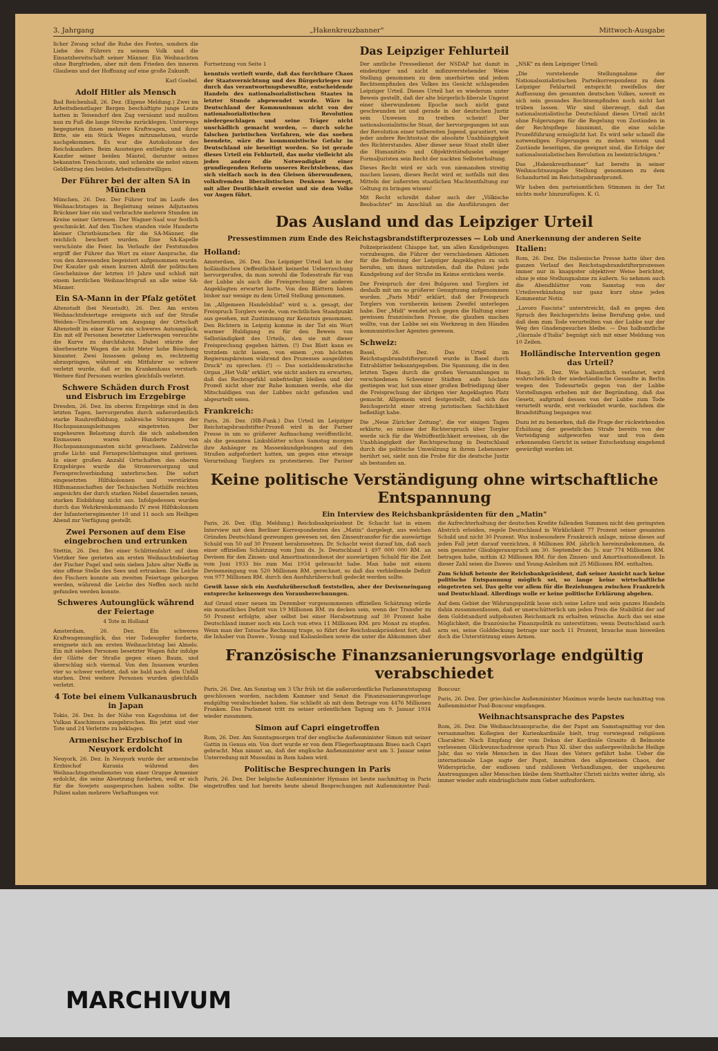3. Jahrgang „Hakenkreuzbanner" Mittwoch-Ausgabe
licher Zwang schuf die Ruhe des Festes, sondern die Liebe des Führers zu seinem Volk und die Einsatzbereitschaft seiner Männer. Ein Weihnachten ohne Burgfrieden, aber mit dem Frieden des inneren Glaubens und der Hoffnung auf eine große Zukunft.
Karl Goebel.
Adolf Hitler als Mensch
Bad Reichenhall, 26. Dez. (Eigene Meldung.) Zwei im Arbeitsdienstlager Bergen beschäftigte junge Leute hatten in Teisendorf den Zug versäumt und mußten nun zu Fuß die lange Strecke zurücklegen. Unterwegs begegneten ihnen mehrere Kraftwagen, und ihrer Bitte, sie ein Stück Weges mitzunehmen, wurde nachgekommen. Es war die Autokolonne des Reichskanzlers. Beim Aussteigen entledigte sich der Kanzler seiner beiden Mäntel, darunter seines bekannten Trenchcoats, und schenkte sie nebst einem Geldbetrag den beiden Arbeitsdienstwilligen.
Der Führer bei der alten SA in München
München, 26. Dez. Der Führer traf im Laufe des Weihnachtstages in Begleitung seines Adjutanten Brückner hier ein und verbrachte mehrere Stunden im Kreise seiner Getreuen. Der Wagner-Saal war festlich geschmückt. Auf den Tischen standen viele Hunderte kleiner Christbäumchen für die SA-Männer, die reichlich beschert wurden. Eine SA-Kapelle verschönte die Feier. Im Verlaufe der Feststunden ergriff der Führer das Wort zu einer Ansprache, die von den Anwesenden begeistert aufgenommen wurde. Der Kanzler gab einen kurzen Abriß der politischen Geschehnisse der letzten 10 Jahre und schloß mit einem herzlichen Weihnachtsgruß an alle seine SA-Männer.
Ein SA-Mann in der Pfalz getötet
Altenstadt (bei Neustadt), 26. Dez. Am ersten Weihnachtsfeiertage ereignete sich auf der Straße Weiden—Tirschenreuth am Ausgang der Ortschaft Altenstedt in einer Kurve ein schweres Autounglück. Ein mit elf Personen besetzter Lieferwagen versuchte die Kurve zu durchfahren. Dabei stürzte der überbesetzte Wagen die acht Meter hohe Böschung hinunter. Zwei Insassen gelang es, rechtzeitig abzuspringen, während ein Mitfahrer so schwer verletzt wurde, daß er im Krankenhaus verstarb. Weitere fünf Personen wurden gleichfalls verletzt.
Schwere Schäden durch Frost und Eisbruch im Erzgebirge
Dresden, 26. Dez. Im oberen Erzgebirge sind in den letzten Tagen, hervorgerufen durch außerordentlich starke Rauhreifbildung, zahlreiche Störungen der Hochspannungsleitungen eingetreten. Der ungeheuren Belastung durch die sich anhebenden Eismassen waren Hunderte von Hochspannungsmasten nicht gewachsen. Zahlreiche große Licht- und Fernsprechleitungen sind gerissen. In einer großen Anzahl Ortschaften des oberen Erzgebirges wurde die Stromversorgung und Fernsprechverbindung unterbrochen. Die sofort eingesetzten Hilfskolonnen und verstärkten Hilfsmannschaften der Technischen Nothilfe reichten angesichts der durch starken Nebel dauernden neuen, starken Eisbildung nicht aus. Infolgedessen wurden durch das Wehrkreiskommando IV zwei Hilfskolonnen der Infanterieregimenter 10 und 11 noch am Heiligen Abend zur Verfügung gestellt.
Zwei Personen auf dem Eise eingebrochen und ertrunken
Stettin, 26. Dez. Bei einer Schlittenfahrt auf dem Vietzker See gerieten am ersten Weihnachtsfeiertag der Fischer Pagel und sein sieben Jahre alter Neffe in eine offene Stelle des Sees und ertranken. Die Leiche des Fischers konnte am zweiten Feiertage geborgen werden, während die Leiche des Neffen noch nicht gefunden werden konnte.
Schweres Autounglück während der Feiertage
4 Tote in Holland
Amsterdam, 26. Dez. Ein schweres Kraftwagenunglück, das vier Todesopfer forderte, ereignete sich am ersten Weihnachtstag bei Almelo. Ein mit sieben Personen besetzter Wagen fuhr infolge der Glätte der Straße gegen einen Baum, und überschlug sich viermal. Von den Insassen wurden vier so schwer verletzt, daß sie bald nach dem Unfall starben. Drei weitere Personen wurden gleichfalls verletzt.
4 Tote bei einem Vulkanausbruch in Japan
Tokio, 26. Dez. In der Nähe von Kagoshima ist der Vulkan Kaschimura ausgebrochen. Bis jetzt sind vier Tote und 24 Verletzte zu beklagen.
Armenischer Erzbischof in Neuyork erdolcht
Neuyork, 26. Dez. In Neuyork wurde der armenische Erzbischof Kurania während des Weihnachtsgottesdienstes von einer Gruppe Armenier erdolcht, die seine Absetzung forderten, weil er sich für die Sowjets ausgesprochen haben sollte. Die Polizei nahm mehrere Verhaftungen vor.
Das Leipziger Fehlurteil
Fortsetzung von Seite 1
kenntnis vertieft wurde, daß das furchtbare Chaos der Staatsvernichtung und des Bürgerkrieges nur durch das verantwortungsbewußte, entscheidende Handeln des nationalsozialistischen Staates in letzter Stunde abgewendet wurde. Wäre in Deutschland der Kommunismus nicht von der nationalsozialistischen Revolution niedergeschlagen und seine Träger nicht unschädlich gemacht worden, — durch solche falschen juristischen Verfahren, wie das soeben beendete, wäre die kommunistische Gefahr in Deutschland nie beseitigt worden. So ist gerade dieses Urteil ein Fehlurteil, das mehr vielleicht als jedes andere die Notwendigkeit einer grundlegenden Reform unseres Rechtslebens, das sich vielfach noch in den Gleisen überwundenen, volksfremden liberalistischen Denkens bewegt, mit aller Deutlichkeit erweist und sie dem Volke vor Augen führt.
Der amtliche Pressedienst der NSDAP hat damit in eindeutiger und nicht mißzuverstehender Weise Stellung genommen zu dem unerhörten und jedem Rechtsempfinden des Volkes ins Gesicht schlagenden Leipziger Urteil. Dieses Urteil hat es wiederum unter Beweis gestellt, daß der alte bürgerlich-liberale Ungeist einer überwundenen Epoche noch nicht ganz geschwunden ist und gerade in der deutschen Justiz sein Unwesen zu treiben scheint! Der nationalsozialistische Staat, der hervorgegangen ist aus der Revolution einer tatbereiten Jugend, garantiert, wie jeder andere Rechtsstaat die absolute Unabhängigkeit des Richterstandes. Aber dieser neue Staat stellt über die Humanitäts- und Objektivitätsduselei einiger Formaljuristen sein Recht der nackten Selbsterhaltung.
Dieses Recht wird er sich von niemandem streitig machen lassen, dieses Recht wird er, notfalls mit den Mitteln der äußersten staatlichen Machtentfaltung zur Geltung zu bringen wissen!
Mit Recht schreibt daher auch der „Völkische Beobachter" im Anschluß an die Ausführungen der „NSK" zu dem Leipziger Urteil:
„Die vorstehende Stellungnahme der Nationalsozialistischen Parteikorrespondenz zu dem Leipziger Fehlurteil entspricht zweifellos der Auffassung des gesamten deutschen Volkes, soweit es sich sein gesundes Rechtsempfinden noch nicht hat trüben lassen. Wir sind überzeugt, daß das nationalsozialistische Deutschland dieses Urteil nicht ohne Folgerungen für die Regelung von Zuständen in der Rechtspflege hinnimmt, die eine solche Prozeßführung ermöglicht hat. Es wird sehr schnell die notwendigen Folgerungen zu ziehen wissen und Zustände beseitigen, die geeignet sind, die Erfolge der nationalsozialistischen Revolution zu beeinträchtigen."
Das „Hakenkreuzbanner" hat bereits in seiner Weihnachtsausgabe Stellung genommen zu dem Schandurteil im Reichstagsbrandprozeß.
Wir haben den parteiamtlichen Stimmen in der Tat nichts mehr hinzuzufügen. K. G.
Das Ausland und das Leipziger Urteil
Pressestimmen zum Ende des Reichstagsbrandstifterprozesses — Lob und Anerkennung der anderen Seite
Holland:
Amsterdam, 26. Dez. Das Leipziger Urteil hat in der holländischen Oeffentlichkeit keinerlei Ueberraschung hervorgerufen, da man sowohl die Todesstrafe für van der Lubbe als auch die Freisprechung der anderen Angeklagten erwartet hatte. Von den Blättern haben bisher nur wenige zu dem Urteil Stellung genommen.
Im „Allgemeen Handelsblad" wird u. a. gesagt, der Freispruch Torglers werde, vom rechtlichen Standpunkt aus gesehen, mit Zustimmung zur Kenntnis genommen. Den Richtern in Leipzig komme in der Tat ein Wort warmer Huldigung zu für den Beweis von Selbständigkeit des Urteils, den sie mit dieser Freisprechung gegeben hätten. (!) Das Blatt kann es trotzdem nicht lassen, von einem „von höchsten Regierungskreisen während des Prozesses ausgeübten Druck" zu sprechen. (!) — Das sozialdemokratische Organ „Het Volk" erklärt, wie nicht anders zu erwarten, daß das Rechtsgefühl unbefriedigt bleiben und der Prozeß nicht eher zur Ruhe kommen werde, ehe die Mitschuldigen van der Lubbes nicht gefunden und abgeurteilt seien.
Frankreich:
Paris, 26. Dez. (HB-Funk.) Das Urteil im Leipziger Reichstagsbrandstifter-Prozeß wird in der Pariser Presse in um so größerer Aufmachung veröffentlicht, als die gesamten Linksblätter schon Samstag morgen ihre Anhänger zu Massenkundgebungen auf den Straßen aufgefordert hatten, um gegen eine etwaige Verurteilung Torglers zu protestieren. Der Pariser Polizeipräsident Chiappe hat, um allen Kundgebungen vorzubeugen, die Führer der verschiedenen Aktionen für die Befreiung der Leipziger Angeklagten zu sich berufen, um ihnen mitzuteilen, daß die Polizei jede Kundgebung auf der Straße im Keime ersticken werde.
Der Freispruch der drei Bulgaren und Torglers ist deshalb mit um so größerer Genugtuung aufgenommen worden. „Paris Midi" erklärt, daß der Freispruch Torglers von vornherein keinem Zweifel unterlegen habe. Der „Midi" wendet sich gegen die Haltung einer gewissen französischen Presse, die glauben machen wollte, van der Lubbe sei ein Werkzeug in den Händen kommunistischer Agenten gewesen.
Schweiz:
Basel, 26. Dez. Das Urteil im Reichstagsbrandstifterprozeß wurde in Basel durch Extrablätter bekanntgegeben. Die Spannung, die in den letzten Tagen durch die großen Versammlungen in verschiedenen Schweizer Städten aufs höchste gestiegen war, hat nun einer großen Befriedigung über die Freisprechung der übrigen vier Angeklagten Platz gemacht. Allgemein wird festgestellt, daß sich das Reichsgericht einer streng juristischen Sachlichkeit befleißigt habe.
Die „Neue Züricher Zeitung", die vor einigen Tagen erklärte, es müsse der Richterspruch über Torgler werde sich für die Weltöffentlichkeit erweisen, ob die Unabhängigkeit der Rechtsprechung in Deutschland durch die politische Umwälzung in ihrem Lebensnerv berührt sei, sieht nun die Probe für die deutsche Justiz als bestanden an.
Italien:
Rom, 26. Dez. Die italienische Presse hatte über den ganzen Verlauf des Reichstagsbrandstifterprozesses immer nur in knappster objektiver Weise berichtet, ohne je eine Stellungnahme zu äußern. So nehmen auch die Abendblätter vom Samstag von der Urteilsverkündung nur ganz kurz ohne jeden Kommentar Notiz.
„Lavoro Fascista" unterstreicht, daß es gegen den Spruch des Reichsgerichts keine Berufung gebe, und daß dem zum Tode verurteilten van der Lubbe nur der Weg des Gnadengesuches bleibe. — Das halbamtliche „Giornale d'Italia" begnügt sich mit einer Meldung von 10 Zeilen.
Holländische Intervention gegen das Urteil?
Haag, 26. Dez. Wie halbamtlich verlautet, wird wahrscheinlich der niederländische Gesandte in Berlin wegen des Todesurteils gegen van der Lubbe Vorstellungen erheben mit der Begründung, daß das Gesetz, aufgrund dessen van der Lubbe zum Tode verurteilt wurde, erst verkündet wurde, nachdem die Brandstiftung begangen war.
Dazu ist zu bemerken, daß die Frage der rückwirkenden Erhöhung der gesetzlichen Strafe bereits von der Verteidigung aufgeworfen war und von dem erkennenden Gericht in seiner Entscheidung eingehend gewürdigt worden ist.
Keine politische Verständigung ohne wirtschaftliche Entspannung
Ein Interview des Reichsbankpräsidenten für den „Matin"
Paris, 26. Dez. (Eig. Meldung.) Reichsbankpräsident Dr. Schacht hat in einem Interview mit dem Berliner Korrespondenten des „Matin" dargelegt, aus welchen Gründen Deutschland gezwungen gewesen sei, den Zinsentransfer für die auswärtige Schuld von 50 auf 30 Prozent herabzusetzen. Dr. Schacht weist darauf hin, daß nach einer offiziellen Schätzung vom Juni ds. Js. Deutschland 1 497 000 000 RM. an Devisen für den Zinsen- und Amortisationsdienst der auswärtigen Schuld für die Zeit vom Juni 1933 bis zum Mai 1934 gebraucht habe. Man habe mit einem Deviseneingang von 520 Millionen RM. gerechnet, so daß das verbleibende Defizit von 977 Millionen RM. durch den Ausfuhrüberschuß gedeckt werden sollte.
Gewiß lasse sich ein Ausfuhrüberschuß feststellen, aber der Deviseneingang entspreche keineswegs den Vorausberechnungen.
Auf Grund einer neuen im Dezember vorgenommenen offiziellen Schätzung würde ein monatliches Defizit von 19 Millionen RM. zu decken sein, wenn der Transfer zu 50 Prozent erfolgte, aber selbst bei einer Herabsetzung auf 30 Prozent habe Deutschland immer noch ein Loch von etwa 11 Millionen RM. pro Monat zu stopfen. Wenn man der Tatsache Rechnung trage, so führt der Reichsbankpräsident fort, daß die Inhaber von Dawes-, Young- und Kalianleihen sowie die unter die Abkommen über die Aufrechterhaltung der deutschen Kredite fallenden Summen nicht den geringsten Abstrich erleiden, regele Deutschland in Wirklichkeit 77 Prozent seiner gesamten Schuld und nicht 30 Prozent. Was insbesondere Frankreich anlage, müsse dieses auf jeden Fall jetzt darauf verzichten, 8 Millionen RM. jährlich hereinzubekommen, da sein gesamter Gläubigeranspruch am 30. September ds. Js. nur 774 Millionen RM. betragen habe, mithin 42 Millionen RM. für den Zinsen- und Amortisationsdienst. In dieser Zahl seien die Dawes- und Young-Anleihen mit 25 Millionen RM. enthalten.
Zum Schluß betonte der Reichsbankpräsident, daß seiner Ansicht nach keine politische Entspannung möglich sei, so lange keine wirtschaftliche eingetreten sei. Das gelte vor allem für die Beziehungen zwischen Frankreich und Deutschland. Allerdings wolle er keine politische Erklärung abgeben.
Auf dem Gebiet der Währungspolitik lasse sich seine Lehre und sein ganzes Handeln dahin zusammenfassen, daß er unerschütterlich um jeden Preis die Stabilität der auf dem Goldstandard aufgebauten Reichsmark zu erhalten wünsche. Auch das sei eine Möglichkeit, die französische Finanzpolitik zu unterstützen; wenn Deutschland auch arm sei, seine Golddeckung betrage nur noch 11 Prozent, brauche man bisweilen doch die Unterstützung eines Armen.
Französische Finanzsanierungsvorlage endgültig verabschiedet
Paris, 26. Dez. Am Sonntag um 3 Uhr früh ist die außerordentliche Parlamentstagung geschlossen worden, nachdem Kammer und Senat die Finanzsanierungsvorlage endgültig verabschiedet haben. Sie schließt ab mit dem Betrage von 4476 Millionen Franken. Das Parlament tritt zu seiner ordentlichen Tagung am 9. Januar 1934 wieder zusammen.
Simon auf Capri eingetroffen
Rom, 26. Dez. Am Sonntagmorgen traf der englische Außenminister Simon mit seiner Gattin in Genua ein. Von dort wurde er von dem Fliegerhauptmann Biseo nach Capri gebracht. Man nimmt an, daß der englische Außenminister erst am 3. Januar seine Unterredung mit Mussolini in Rom haben wird.
Politische Besprechungen in Paris
Paris, 26. Dez. Der belgische Außenminister Hymans ist heute nachmittag in Paris eingetroffen und hat bereits heute abend Besprechungen mit Außenminister Paul-Boncour.
Paris, 26. Dez. Der griechische Außenminister Maximos wurde heute nachmittag von Außenminister Paul-Boncour empfangen.
Weihnachtsansprache des Papstes
Rom, 26. Dez. Die Weihnachtsansprache, die der Papst am Samstagmittag vor den versammelten Kollegien der Kurienkardinäle hielt, trug vorwiegend religiösen Charakter. Nach Empfang der vom Dekan der Kardinäle Granito di Belmonte verlesenen Glückwunschadresse sprach Pius XI. über das außergewöhnliche Heilige Jahr, das so viele Menschen in das Haus des Vaters geführt habe. Ueber die internationale Lage sagte der Papst, inmitten des allgemeinen Chaos, der Widersprüche, der endlosen und zahllosen Verhandlungen, der ungeheuren Anstrengungen aller Menschen bleibe dem Statthalter Christi nichts weiter übrig, als immer wieder aufs eindringlichste zum Gebet aufzufordern.
MARCHIVUM